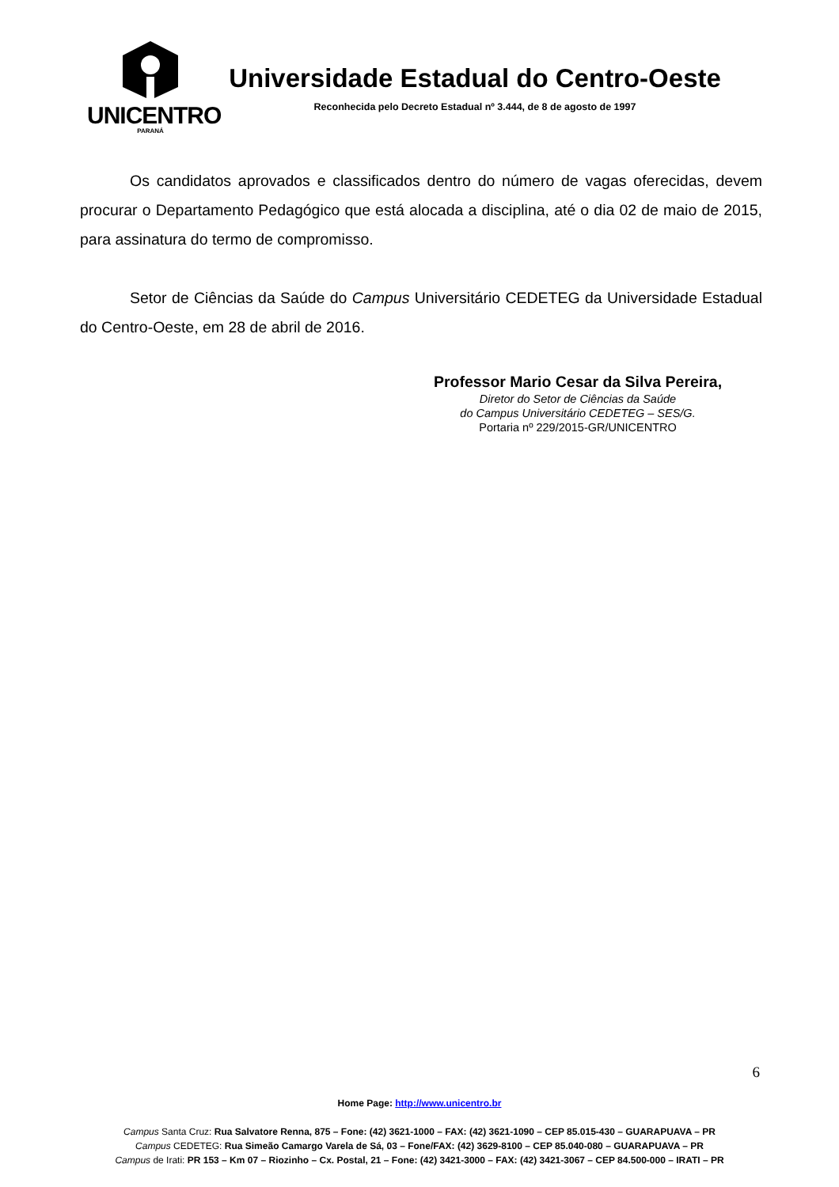UNICENTRO
PARANÁ
Universidade Estadual do Centro-Oeste
Reconhecida pelo Decreto Estadual nº 3.444, de 8 de agosto de 1997
Os candidatos aprovados e classificados dentro do número de vagas oferecidas, devem procurar o Departamento Pedagógico que está alocada a disciplina, até o dia 02 de maio de 2015, para assinatura do termo de compromisso.
Setor de Ciências da Saúde do Campus Universitário CEDETEG da Universidade Estadual do Centro-Oeste, em 28 de abril de 2016.
Professor Mario Cesar da Silva Pereira,
Diretor do Setor de Ciências da Saúde
do Campus Universitário CEDETEG – SES/G.
Portaria nº 229/2015-GR/UNICENTRO
6
Home Page: http://www.unicentro.br
Campus Santa Cruz: Rua Salvatore Renna, 875 – Fone: (42) 3621-1000 – FAX: (42) 3621-1090 – CEP 85.015-430 – GUARAPUAVA – PR
Campus CEDETEG: Rua Simeão Camargo Varela de Sá, 03 – Fone/FAX: (42) 3629-8100 – CEP 85.040-080 – GUARAPUAVA – PR
Campus de Irati: PR 153 – Km 07 – Riozinho – Cx. Postal, 21 – Fone: (42) 3421-3000 – FAX: (42) 3421-3067 – CEP 84.500-000 – IRATI – PR